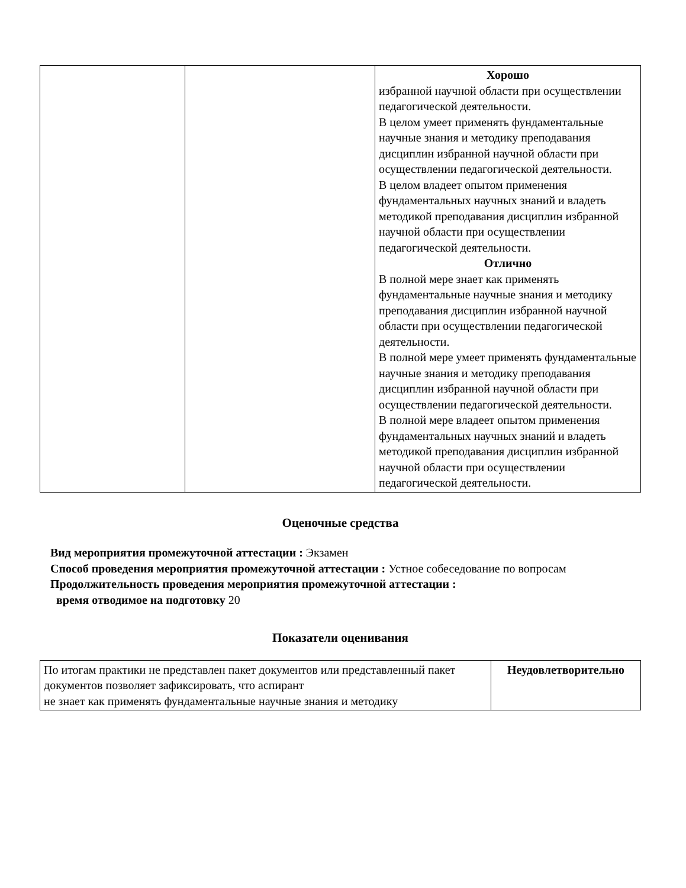| | | Хорошо избранной научной области при осуществлении педагогической деятельности. В целом умеет применять фундаментальные научные знания и методику преподавания дисциплин избранной научной области при осуществлении педагогической деятельности. В целом владеет опытом применения фундаментальных научных знаний и владеть методикой преподавания дисциплин избранной научной области при осуществлении педагогической деятельности. Отлично В полной мере знает как применять фундаментальные научные знания и методику преподавания дисциплин избранной научной области при осуществлении педагогической деятельности. В полной мере умеет применять фундаментальные научные знания и методику преподавания дисциплин избранной научной области при осуществлении педагогической деятельности. В полной мере владеет опытом применения фундаментальных научных знаний и владеть методикой преподавания дисциплин избранной научной области при осуществлении педагогической деятельности. |
Оценочные средства
Вид мероприятия промежуточной аттестации : Экзамен
Способ проведения мероприятия промежуточной аттестации : Устное собеседование по вопросам
Продолжительность проведения мероприятия промежуточной аттестации :
время отводимое на подготовку 20
Показатели оценивания
| По итогам практики не представлен пакет документов или представленный пакет документов позволяет зафиксировать, что аспирант не знает как применять фундаментальные научные знания и методику | Неудовлетворительно |